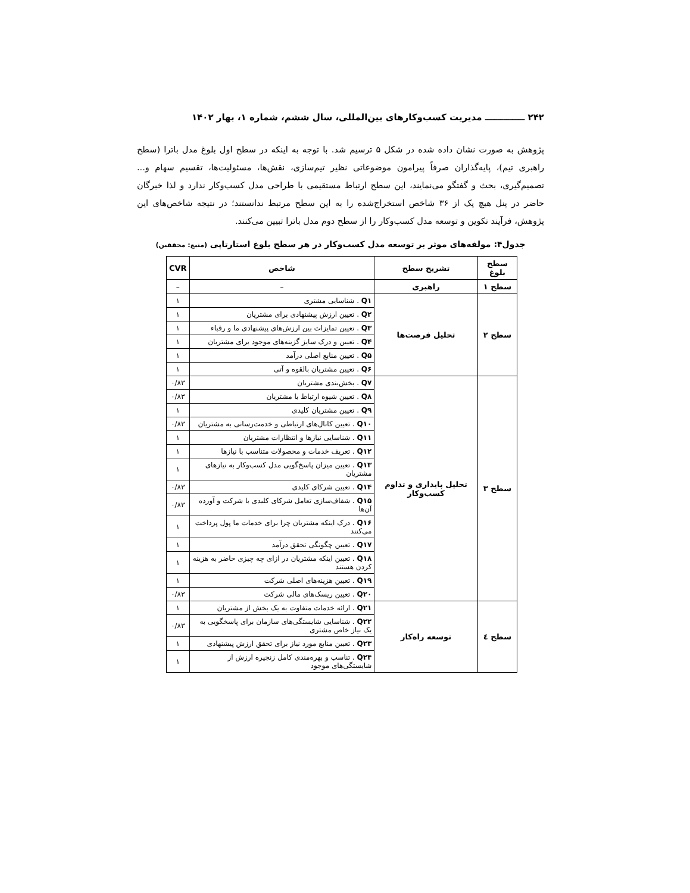۲۴۲ ـــــــــــــ مدیریت کسب‌وکارهای بین‌المللی، سال ششم، شماره ۱، بهار ۱۴۰۲
پژوهش به صورت نشان داده شده در شکل ۵ ترسیم شد. با توجه به اینکه در سطح اول بلوغ مدل باترا (سطح راهبری تیم)، پایه‌گذاران صرفاً پیرامون موضوعاتی نظیر تیم‌سازی، نقش‌ها، مسئولیت‌ها، تقسیم سهام و... تصمیم‌گیری، بحث و گفتگو می‌نمایند، این سطح ارتباط مستقیمی با طراحی مدل کسب‌وکار ندارد و لذا خبرگان حاضر در پنل هیچ یک از ۳۶ شاخص استخراج‌شده را به این سطح مرتبط ندانستند؛ در نتیجه شاخص‌های این پژوهش، فرآیند تکوین و توسعه مدل کسب‌وکار را از سطح دوم مدل باترا تبیین می‌کنند.
جدول۴: مولفه‌های موثر بر توسعه مدل کسب‌وکار در هر سطح بلوغ استارتاپی (منبع: محققین)
| سطح بلوغ | تشریح سطح | شاخص | CVR |
| --- | --- | --- | --- |
| سطح ۱ | راهبری | – | – |
| سطح ۲ | تحلیل فرصت‌ها | Q۱ . شناسایی مشتری | ۱ |
| | | Q۲ . تعیین ارزش پیشنهادی برای مشتریان | ۱ |
| | | Q۳ . تعیین تمایزات بین ارزش‌های پیشنهادی ما و رقباء | ۱ |
| | | Q۴ . تعیین و درک سایز گزینه‌های موجود برای مشتریان | ۱ |
| | | Q۵ . تعیین منابع اصلی درآمد | ۱ |
| | | Q۶ . تعیین مشتریان بالقوه و آتی | ۱ |
| سطح ۳ | تحلیل پایداری و تداوم کسب‌وکار | Q۷ . بخش‌بندی مشتریان | ۰/۸۳ |
| | | Q۸ . تعیین شیوه ارتباط با مشتریان | ۰/۸۳ |
| | | Q۹ . تعیین مشتریان کلیدی | ۱ |
| | | Q۱۰ . تعیین کانال‌های ارتباطی و خدمت‌رسانی به مشتریان | ۰/۸۳ |
| | | Q۱۱ . شناسایی نیازها و انتظارات مشتریان | ۱ |
| | | Q۱۲ . تعریف خدمات و محصولات متناسب با نیازها | ۱ |
| | | Q۱۳ . تعیین میزان پاسخ‌گویی مدل کسب‌وکار به نیازهای مشتریان | ۱ |
| | | Q۱۴ . تعیین شرکای کلیدی | ۰/۸۳ |
| | | Q۱۵ . شفاف‌سازی تعامل شرکای کلیدی با شرکت و آورده آن‌ها | ۰/۸۳ |
| | | Q۱۶ . درک اینکه مشتریان چرا برای خدمات ما پول پرداخت می‌کنند | ۱ |
| | | Q۱۷ . تعیین چگونگی تحقق درآمد | ۱ |
| | | Q۱۸ . تعیین اینکه مشتریان در ازای چه چیزی حاضر به هزینه کردن هستند | ۱ |
| | | Q۱۹ . تعیین هزینه‌های اصلی شرکت | ۱ |
| | | Q۲۰ . تعیین ریسک‌های مالی شرکت | ۰/۸۳ |
| سطح ٤ | توسعه راه‌کار | Q۲۱ . ارائه خدمات متفاوت به یک بخش از مشتریان | ۱ |
| | | Q۲۲ . شناسایی شایستگی‌های سازمان برای پاسخگویی به یک نیاز خاص مشتری | ۰/۸۳ |
| | | Q۲۳ . تعیین منابع مورد نیاز برای تحقق ارزش پیشنهادی | ۱ |
| | | Q۲۴ . تناسب و بهره‌مندی کامل زنجیره ارزش از شایستگی‌های موجود | ۱ |